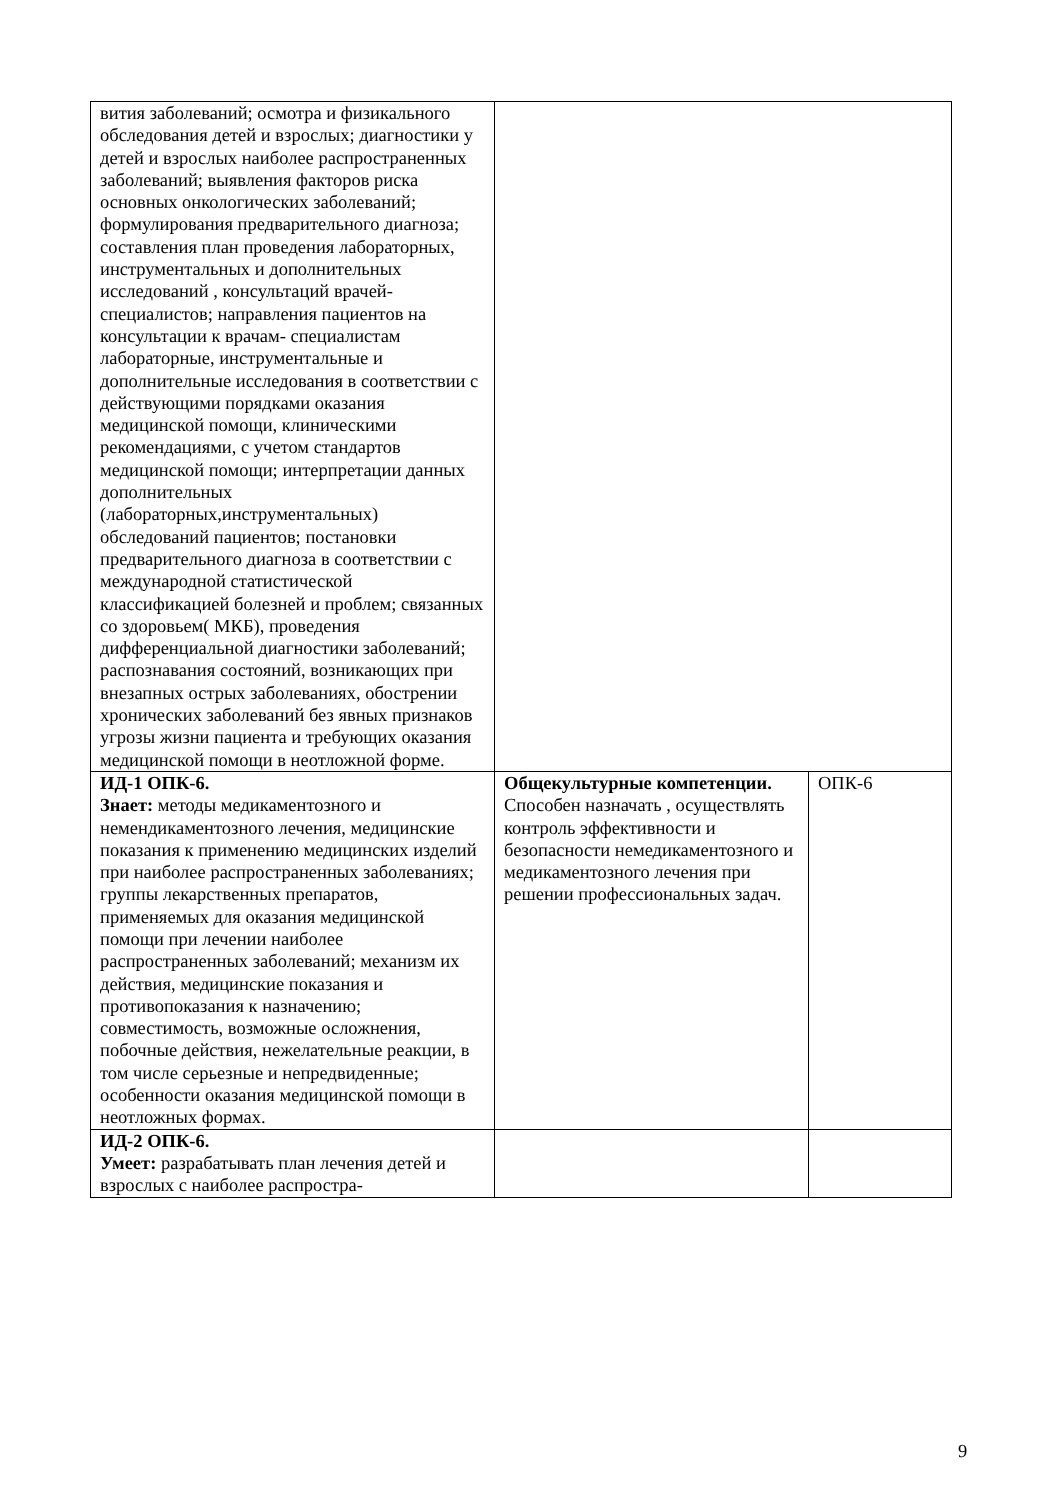| вития заболеваний; осмотра и физикального обследования детей и взрослых; диагностики у детей и взрослых наиболее распространенных заболеваний; выявления факторов риска основных онкологических заболеваний; формулирования предварительного диагноза; составления план проведения лабораторных, инструментальных и дополнительных исследований , консультаций врачей- специалистов; направления пациентов на консультации к врачам- специалистам лабораторные, инструментальные и дополнительные исследования в соответствии с действующими порядками оказания медицинской помощи, клиническими рекомендациями, с учетом стандартов медицинской помощи; интерпретации данных дополнительных (лабораторных,инструментальных) обследований пациентов; постановки предварительного диагноза в соответствии с международной статистической классификацией болезней и проблем; связанных со здоровьем( МКБ), проведения дифференциальной диагностики заболеваний; распознавания состояний, возникающих при внезапных острых заболеваниях, обострении хронических заболеваний без явных признаков угрозы жизни пациента и требующих оказания медицинской помощи в неотложной форме. | | |
| ИД-1 ОПК-6. Знает: методы медикаментозного и немендикаментозного лечения, медицинские показания к применению медицинских изделий при наиболее распространенных заболеваниях; группы лекарственных препаратов, применяемых для оказания медицинской помощи при лечении наиболее распространенных заболеваний; механизм их действия, медицинские показания и противопоказания к назначению; совместимость, возможные осложнения, побочные действия, нежелательные реакции, в том числе серьезные и непредвиденные; особенности оказания медицинской помощи в неотложных формах. | Общекультурные компетенции. Способен назначать , осуществлять контроль эффективности и безопасности немедикаментозного и медикаментозного лечения при решении профессиональных задач. | ОПК-6 |
| ИД-2 ОПК-6. Умеет: разрабатывать план лечения детей и взрослых с наиболее распростра- | | |
9